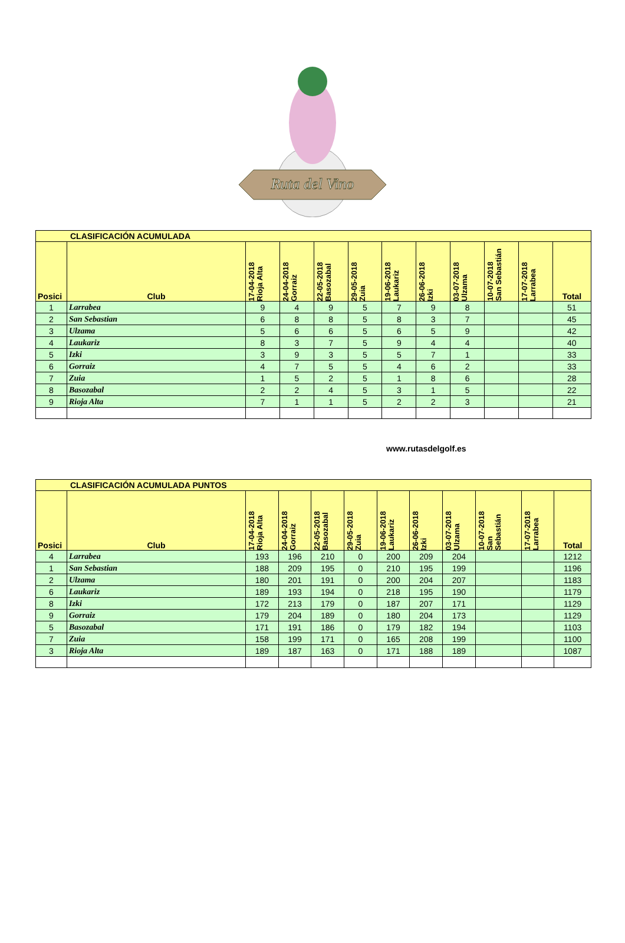Ruta del Vino
| CLASIFICACIÓN ACUMULADA | | | | | | | | | | | |
| Posici | Club | 17-04-2018 Rioja Alta | 24-04-2018 Gorraiz | 22-05-2018 Basozabal | 29-05-2018 Zuia | 19-06-2018 Laukariz | 26-06-2018 Izki | 03-07-2018 Ulzama | 10-07-2018 San Sebastián | 17-07-2018 Larrabea | Total |
| 1 | Larrabea | 9 | 4 | 9 | 5 | 7 | 9 | 8 | | | 51 |
| 2 | San Sebastian | 6 | 8 | 8 | 5 | 8 | 3 | 7 | | | 45 |
| 3 | Ulzama | 5 | 6 | 6 | 5 | 6 | 5 | 9 | | | 42 |
| 4 | Laukariz | 8 | 3 | 7 | 5 | 9 | 4 | 4 | | | 40 |
| 5 | Izki | 3 | 9 | 3 | 5 | 5 | 7 | 1 | | | 33 |
| 6 | Gorraiz | 4 | 7 | 5 | 5 | 4 | 6 | 2 | | | 33 |
| 7 | Zuia | 1 | 5 | 2 | 5 | 1 | 8 | 6 | | | 28 |
| 8 | Basozabal | 2 | 2 | 4 | 5 | 3 | 1 | 5 | | | 22 |
| 9 | Rioja Alta | 7 | 1 | 1 | 5 | 2 | 2 | 3 | | | 21 |
www.rutasdelgolf.es
| CLASIFICACIÓN ACUMULADA PUNTOS | | | | | | | | | | | |
| Posici | Club | 17-04-2018 Rioja Alta | 24-04-2018 Gorraiz | 22-05-2018 Basozabal | 29-05-2018 Zuia | 19-06-2018 Laukariz | 26-06-2018 Izki | 03-07-2018 Ulzama | 10-07-2018 San Sebastián | 17-07-2018 Larrabea | Total |
| 4 | Larrabea | 193 | 196 | 210 | 0 | 200 | 209 | 204 | | | 1212 |
| 1 | San Sebastian | 188 | 209 | 195 | 0 | 210 | 195 | 199 | | | 1196 |
| 2 | Ulzama | 180 | 201 | 191 | 0 | 200 | 204 | 207 | | | 1183 |
| 6 | Laukariz | 189 | 193 | 194 | 0 | 218 | 195 | 190 | | | 1179 |
| 8 | Izki | 172 | 213 | 179 | 0 | 187 | 207 | 171 | | | 1129 |
| 9 | Gorraiz | 179 | 204 | 189 | 0 | 180 | 204 | 173 | | | 1129 |
| 5 | Basozabal | 171 | 191 | 186 | 0 | 179 | 182 | 194 | | | 1103 |
| 7 | Zuia | 158 | 199 | 171 | 0 | 165 | 208 | 199 | | | 1100 |
| 3 | Rioja Alta | 189 | 187 | 163 | 0 | 171 | 188 | 189 | | | 1087 |